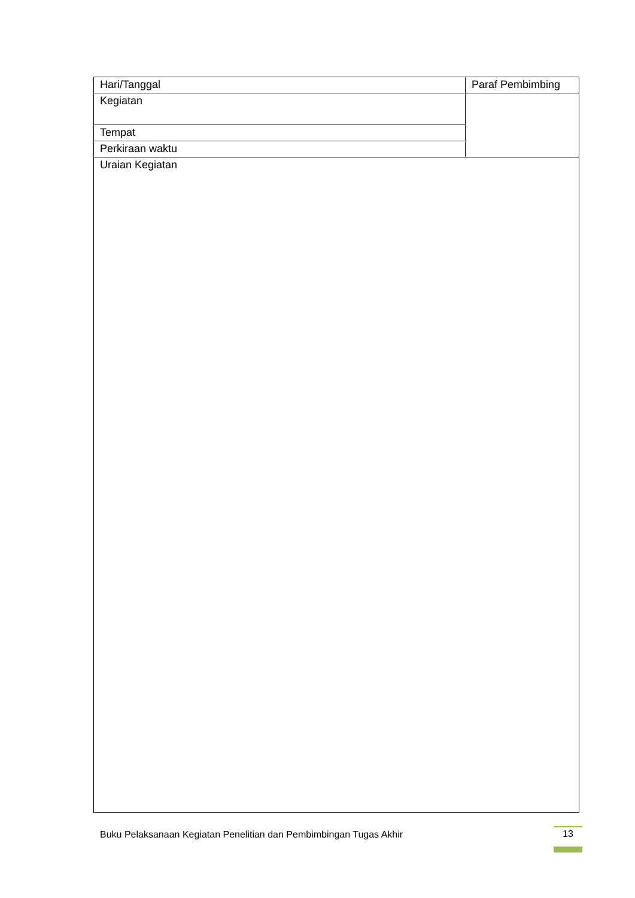| Hari/Tanggal | Paraf Pembimbing |
| Kegiatan | |
| Tempat | |
| Perkiraan waktu | |
| Uraian Kegiatan | |
Buku Pelaksanaan Kegiatan Penelitian dan Pembimbingan Tugas Akhir
13